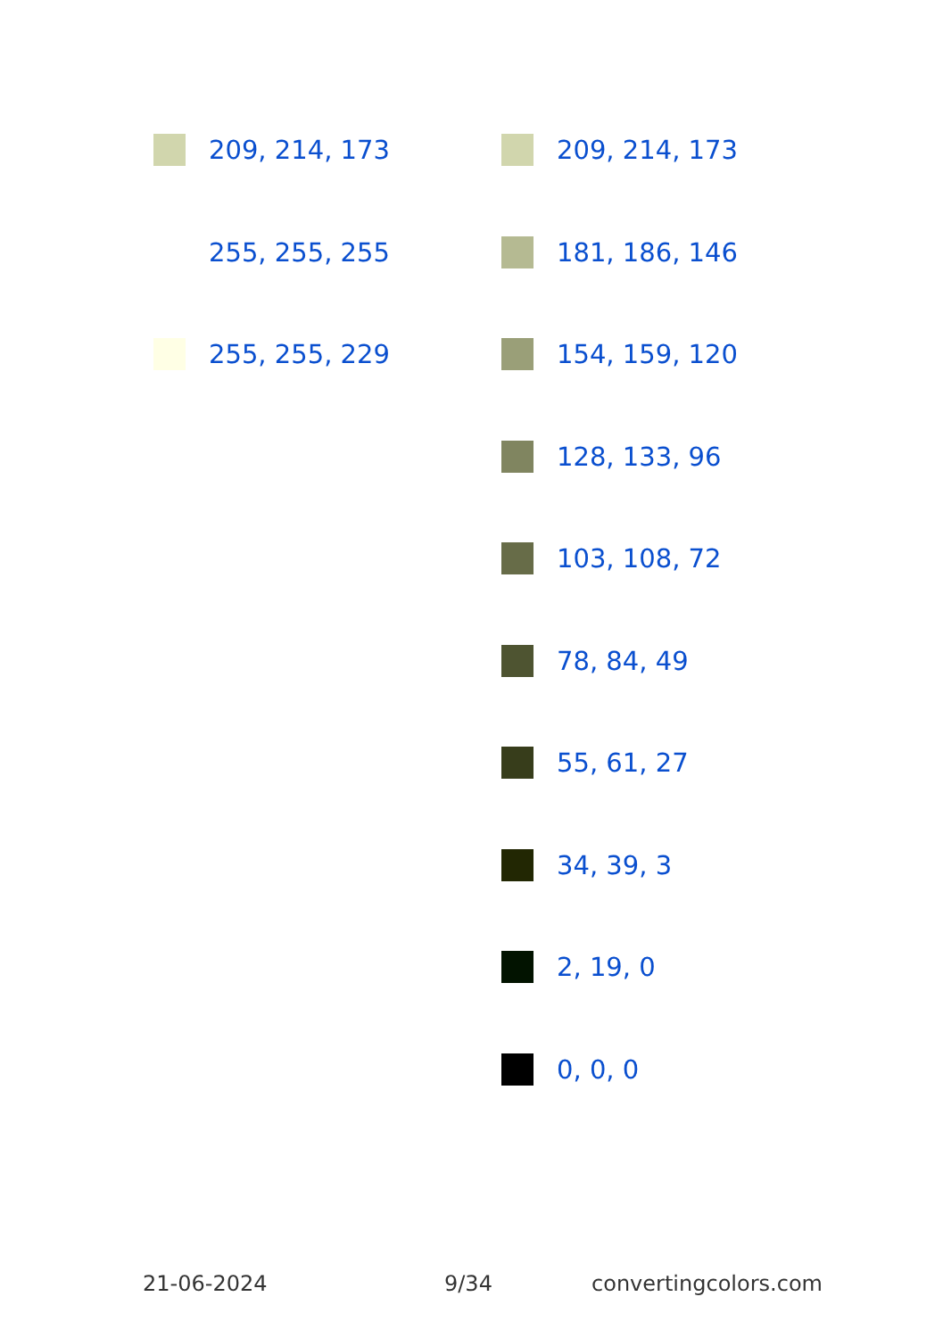209, 214, 173
255, 255, 255
255, 255, 229
209, 214, 173
181, 186, 146
154, 159, 120
128, 133, 96
103, 108, 72
78, 84, 49
55, 61, 27
34, 39, 3
2, 19, 0
0, 0, 0
21-06-2024 9/34 convertingcolors.com